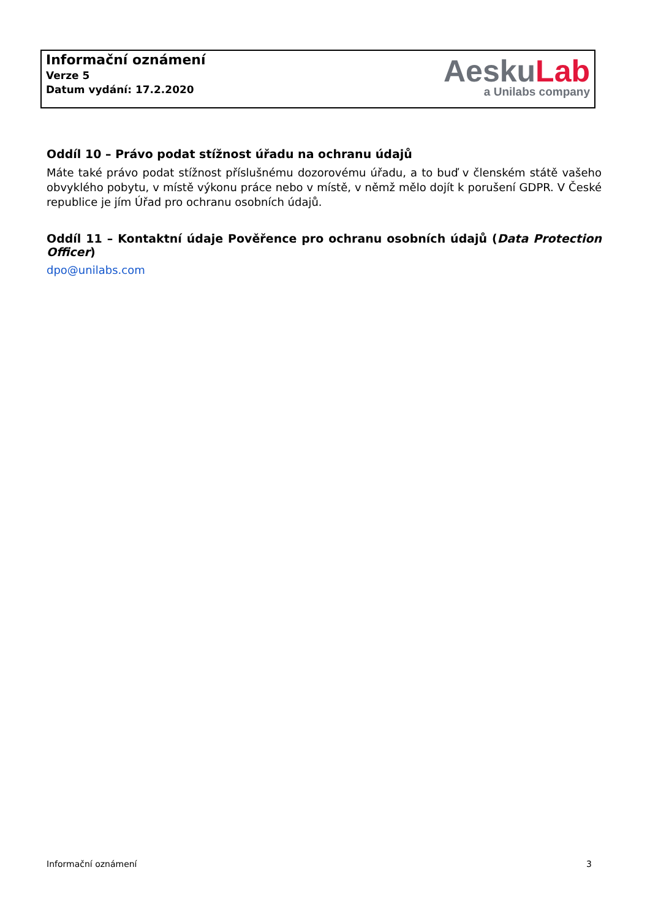Informační oznámení
Verze 5
Datum vydání: 17.2.2020
AeskuLab
a Unilabs company
Oddíl 10 – Právo podat stížnost úřadu na ochranu údajů
Máte také právo podat stížnost příslušnému dozorovému úřadu, a to buď v členském státě vašeho obvyklého pobytu, v místě výkonu práce nebo v místě, v němž mělo dojít k porušení GDPR. V České republice je jím Úřad pro ochranu osobních údajů.
Oddíl 11 – Kontaktní údaje Pověřence pro ochranu osobních údajů (Data Protection Officer)
dpo@unilabs.com
Informační oznámení 3